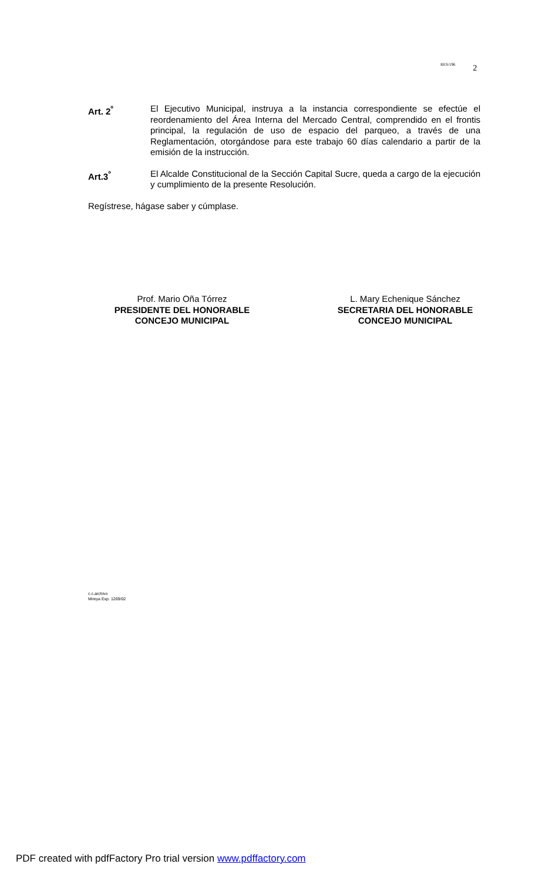RES/196 2
Art. 2<sup>º</sup> El Ejecutivo Municipal, instruya a la instancia correspondiente se efectúe el reordenamiento del Área Interna del Mercado Central, comprendido en el frontis principal, la regulación de uso de espacio del parqueo, a través de una Reglamentación, otorgándose para este trabajo 60 días calendario a partir de la emisión de la instrucción.
Art.3<sup>º</sup> El Alcalde Constitucional de la Sección Capital Sucre, queda a cargo de la ejecución y cumplimiento de la presente Resolución.
Regístrese, hágase saber y cúmplase.
Prof. Mario Oña Tórrez
PRESIDENTE DEL HONORABLE
CONCEJO MUNICIPAL
L. Mary Echenique Sánchez
SECRETARIA DEL HONORABLE
CONCEJO MUNICIPAL
c.c.archivo
Mireya Exp. 1269/02
PDF created with pdfFactory Pro trial version www.pdffactory.com